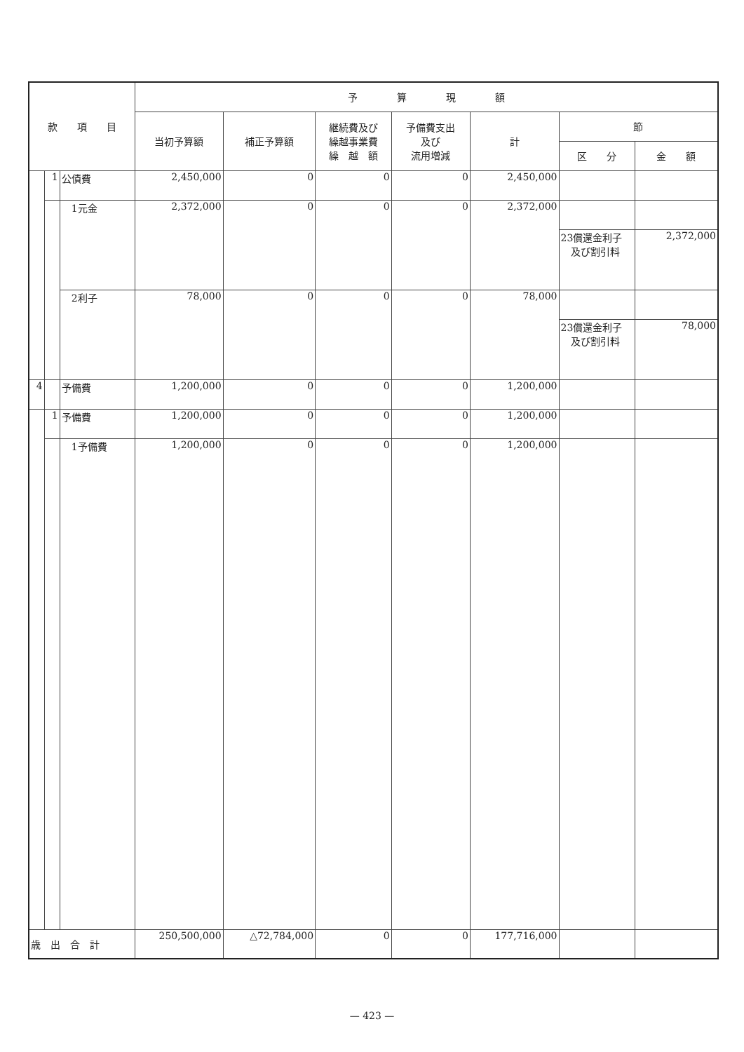| 款 項 目 | | | 予 算 現 額 | | | | | | |
| --- | --- | --- | --- | --- | --- | --- | --- | --- | --- |
| | | | 当初予算額 | 補正予算額 | 継続費及び 繰越事業費 繰 越 額 | 予備費支出 及び 流用増減 | 計 | 節 | |
| | | | | | | | | 区 分 | 金 額 |
| | 1 | 公債費 | 2,450,000 | 0 | 0 | 0 | 2,450,000 | | |
| | | 1元金 | 2,372,000 | 0 | 0 | 0 | 2,372,000 | | |
| | | | | | | | | 23償還金利子 及び割引料 | 2,372,000 |
| | | 2利子 | 78,000 | 0 | 0 | 0 | 78,000 | | |
| | | | | | | | | 23償還金利子 及び割引料 | 78,000 |
| 4 | | 予備費 | 1,200,000 | 0 | 0 | 0 | 1,200,000 | | |
| | 1 | 予備費 | 1,200,000 | 0 | 0 | 0 | 1,200,000 | | |
| | | 1予備費 | 1,200,000 | 0 | 0 | 0 | 1,200,000 | | |
| 歳 出 合 計 | | | 250,500,000 | △72,784,000 | 0 | 0 | 177,716,000 | | |
— 423 —